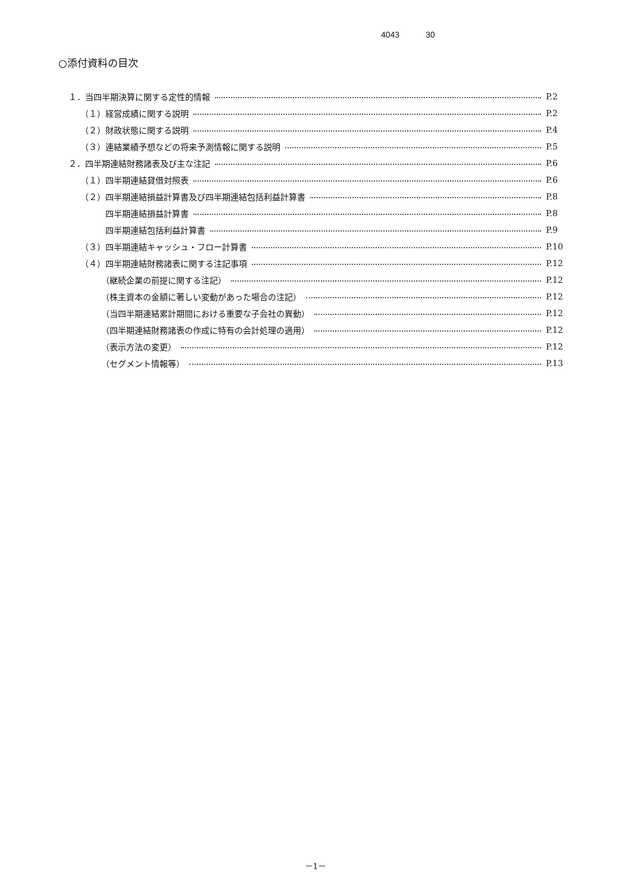4043 30
○添付資料の目次
１．当四半期決算に関する定性的情報 P.2
（１）経営成績に関する説明 P.2
（２）財政状態に関する説明 P.4
（３）連結業績予想などの将来予測情報に関する説明 P.5
２．四半期連結財務諸表及び主な注記 P.6
（１）四半期連結貸借対照表 P.6
（２）四半期連結損益計算書及び四半期連結包括利益計算書 P.8
四半期連結損益計算書 P.8
四半期連結包括利益計算書 P.9
（３）四半期連結キャッシュ・フロー計算書 P.10
（４）四半期連結財務諸表に関する注記事項 P.12
（継続企業の前提に関する注記） P.12
（株主資本の金額に著しい変動があった場合の注記） P.12
（当四半期連結累計期間における重要な子会社の異動） P.12
（四半期連結財務諸表の作成に特有の会計処理の適用） P.12
（表示方法の変更） P.12
（セグメント情報等） P.13
－1－